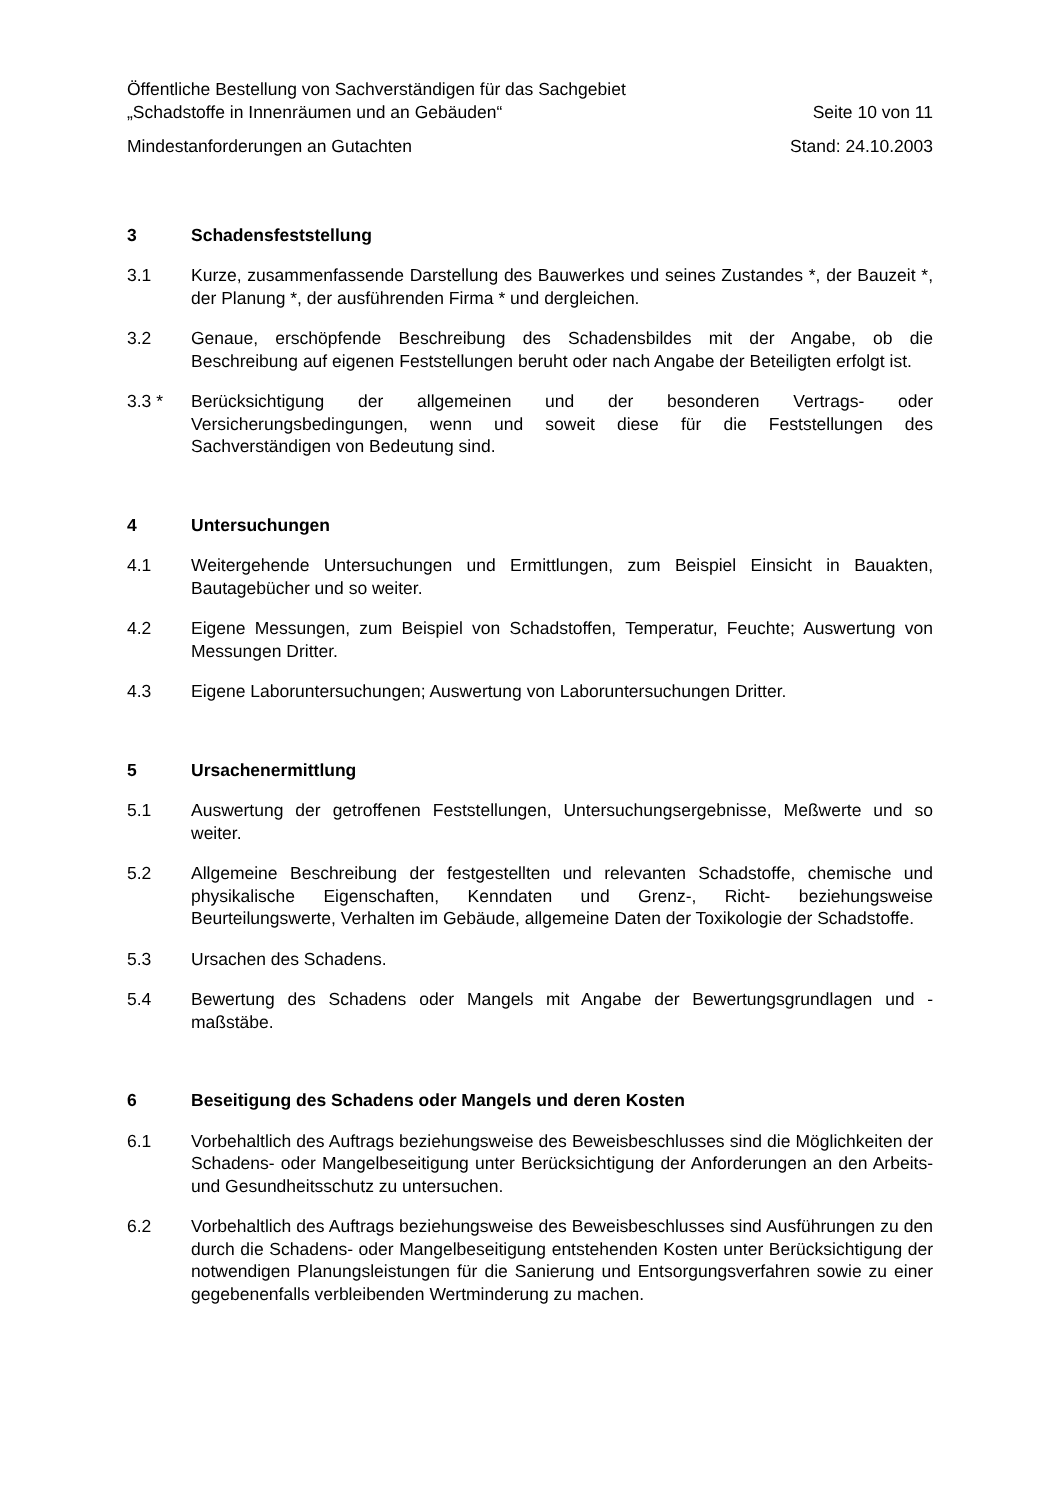Öffentliche Bestellung von Sachverständigen für das Sachgebiet
„Schadstoffe in Innenräumen und an Gebäuden“Seite 10 von 11
Mindestanforderungen an Gutachten Stand: 24.10.2003
3 Schadensfeststellung
3.1 Kurze, zusammenfassende Darstellung des Bauwerkes und seines Zustandes *, der Bauzeit *, der Planung *, der ausführenden Firma * und dergleichen.
3.2 Genaue, erschöpfende Beschreibung des Schadensbildes mit der Angabe, ob die Beschreibung auf eigenen Feststellungen beruht oder nach Angabe der Beteiligten erfolgt ist.
3.3 * Berücksichtigung der allgemeinen und der besonderen Vertrags- oder Versicherungsbedingungen, wenn und soweit diese für die Feststellungen des Sachverständigen von Bedeutung sind.
4 Untersuchungen
4.1 Weitergehende Untersuchungen und Ermittlungen, zum Beispiel Einsicht in Bauakten, Bautagebücher und so weiter.
4.2 Eigene Messungen, zum Beispiel von Schadstoffen, Temperatur, Feuchte; Auswertung von Messungen Dritter.
4.3 Eigene Laboruntersuchungen; Auswertung von Laboruntersuchungen Dritter.
5 Ursachenermittlung
5.1 Auswertung der getroffenen Feststellungen, Untersuchungsergebnisse, Meßwerte und so weiter.
5.2 Allgemeine Beschreibung der festgestellten und relevanten Schadstoffe, chemische und physikalische Eigenschaften, Kenndaten und Grenz-, Richt- beziehungsweise Beurteilungswerte, Verhalten im Gebäude, allgemeine Daten der Toxikologie der Schadstoffe.
5.3 Ursachen des Schadens.
5.4 Bewertung des Schadens oder Mangels mit Angabe der Bewertungsgrundlagen und -maßstäbe.
6 Beseitigung des Schadens oder Mangels und deren Kosten
6.1 Vorbehaltlich des Auftrags beziehungsweise des Beweisbeschlusses sind die Möglichkeiten der Schadens- oder Mangelbeseitigung unter Berücksichtigung der Anforderungen an den Arbeits- und Gesundheitsschutz zu untersuchen.
6.2 Vorbehaltlich des Auftrags beziehungsweise des Beweisbeschlusses sind Ausführungen zu den durch die Schadens- oder Mangelbeseitigung entstehenden Kosten unter Berücksichtigung der notwendigen Planungsleistungen für die Sanierung und Entsorgungsverfahren sowie zu einer gegebenenfalls verbleibenden Wertminderung zu machen.